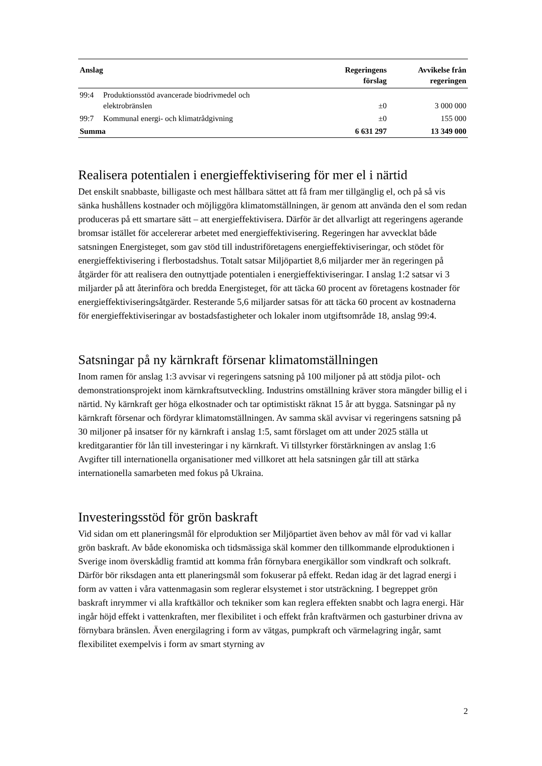| Anslag | | Regeringens förslag | Avvikelse från regeringen |
| --- | --- | --- | --- |
| 99:4 | Produktionsstöd avancerade biodrivmedel och elektrobränslen | ±0 | 3 000 000 |
| 99:7 | Kommunal energi- och klimatrådgivning | ±0 | 155 000 |
| Summa | | 6 631 297 | 13 349 000 |
Realisera potentialen i energieffektivisering för mer el i närtid
Det enskilt snabbaste, billigaste och mest hållbara sättet att få fram mer tillgänglig el, och på så vis sänka hushållens kostnader och möjliggöra klimatomställningen, är genom att använda den el som redan produceras på ett smartare sätt – att energieffektivisera. Därför är det allvarligt att regeringens agerande bromsar istället för accelererar arbetet med energieffektivisering. Regeringen har avvecklat både satsningen Energisteget, som gav stöd till industriföretagens energieffektiviseringar, och stödet för energieffektivisering i flerbostadshus. Totalt satsar Miljöpartiet 8,6 miljarder mer än regeringen på åtgärder för att realisera den outnyttjade potentialen i energieffektiviseringar. I anslag 1:2 satsar vi 3 miljarder på att återinföra och bredda Energisteget, för att täcka 60 procent av företagens kostnader för energieffektiviseringsåtgärder. Resterande 5,6 miljarder satsas för att täcka 60 procent av kostnaderna för energieffektiviseringar av bostadsfastigheter och lokaler inom utgiftsområde 18, anslag 99:4.
Satsningar på ny kärnkraft försenar klimatomställningen
Inom ramen för anslag 1:3 avvisar vi regeringens satsning på 100 miljoner på att stödja pilot- och demonstrationsprojekt inom kärnkraftsutveckling. Industrins omställning kräver stora mängder billig el i närtid. Ny kärnkraft ger höga elkostnader och tar optimistiskt räknat 15 år att bygga. Satsningar på ny kärnkraft försenar och fördyrar klimatomställningen. Av samma skäl avvisar vi regeringens satsning på 30 miljoner på insatser för ny kärnkraft i anslag 1:5, samt förslaget om att under 2025 ställa ut kreditgarantier för lån till investeringar i ny kärnkraft. Vi tillstyrker förstärkningen av anslag 1:6 Avgifter till internationella organisationer med villkoret att hela satsningen går till att stärka internationella samarbeten med fokus på Ukraina.
Investeringsstöd för grön baskraft
Vid sidan om ett planeringsmål för elproduktion ser Miljöpartiet även behov av mål för vad vi kallar grön baskraft. Av både ekonomiska och tidsmässiga skäl kommer den tillkommande elproduktionen i Sverige inom överskådlig framtid att komma från förnybara energikällor som vindkraft och solkraft. Därför bör riksdagen anta ett planeringsmål som fokuserar på effekt. Redan idag är det lagrad energi i form av vatten i våra vattenmagasin som reglerar elsystemet i stor utsträckning. I begreppet grön baskraft inrymmer vi alla kraftkällor och tekniker som kan reglera effekten snabbt och lagra energi. Här ingår höjd effekt i vattenkraften, mer flexibilitet i och effekt från kraftvärmen och gasturbiner drivna av förnybara bränslen. Även energilagring i form av vätgas, pumpkraft och värmelagring ingår, samt flexibilitet exempelvis i form av smart styrning av
2